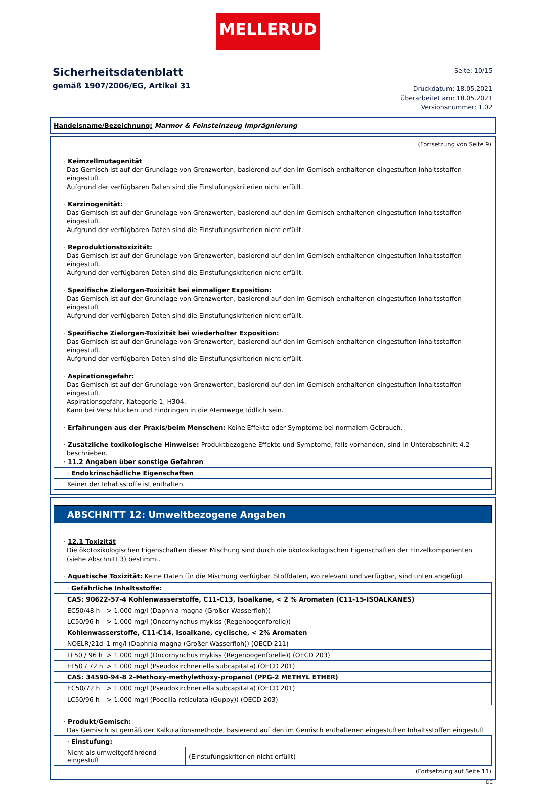MELLERUD
Sicherheitsdatenblatt
gemäß 1907/2006/EG, Artikel 31
Seite: 10/15
Druckdatum: 18.05.2021
überarbeitet am: 18.05.2021
Versionsnummer: 1.02
Handelsname/Bezeichnung: Marmor & Feinsteinzeug Imprägnierung
(Fortsetzung von Seite 9)
· Keimzellmutagenität
Das Gemisch ist auf der Grundlage von Grenzwerten, basierend auf den im Gemisch enthaltenen eingestuften Inhaltsstoffen eingestuft.
Aufgrund der verfügbaren Daten sind die Einstufungskriterien nicht erfüllt.
· Karzinogenität:
Das Gemisch ist auf der Grundlage von Grenzwerten, basierend auf den im Gemisch enthaltenen eingestuften Inhaltsstoffen eingestuft.
Aufgrund der verfügbaren Daten sind die Einstufungskriterien nicht erfüllt.
· Reproduktionstoxizität:
Das Gemisch ist auf der Grundlage von Grenzwerten, basierend auf den im Gemisch enthaltenen eingestuften Inhaltsstoffen eingestuft.
Aufgrund der verfügbaren Daten sind die Einstufungskriterien nicht erfüllt.
· Spezifische Zielorgan-Toxizität bei einmaliger Exposition:
Das Gemisch ist auf der Grundlage von Grenzwerten, basierend auf den im Gemisch enthaltenen eingestuften Inhaltsstoffen eingestuft
Aufgrund der verfügbaren Daten sind die Einstufungskriterien nicht erfüllt.
· Spezifische Zielorgan-Toxizität bei wiederholter Exposition:
Das Gemisch ist auf der Grundlage von Grenzwerten, basierend auf den im Gemisch enthaltenen eingestuften Inhaltsstoffen eingestuft.
Aufgrund der verfügbaren Daten sind die Einstufungskriterien nicht erfüllt.
· Aspirationsgefahr:
Das Gemisch ist auf der Grundlage von Grenzwerten, basierend auf den im Gemisch enthaltenen eingestuften Inhaltsstoffen eingestuft.
Aspirationsgefahr, Kategorie 1, H304.
Kann bei Verschlucken und Eindringen in die Atemwege tödlich sein.
· Erfahrungen aus der Praxis/beim Menschen: Keine Effekte oder Symptome bei normalem Gebrauch.
· Zusätzliche toxikologische Hinweise: Produktbezogene Effekte und Symptome, falls vorhanden, sind in Unterabschnitt 4.2 beschrieben.
· 11.2 Angaben über sonstige Gefahren
| · Endokrinschädliche Eigenschaften |
| Keiner der Inhaltsstoffe ist enthalten. |
ABSCHNITT 12: Umweltbezogene Angaben
· 12.1 Toxizität
Die ökotoxikologischen Eigenschaften dieser Mischung sind durch die ökotoxikologischen Eigenschaften der Einzelkomponenten (siehe Abschnitt 3) bestimmt.
· Aquatische Toxizität: Keine Daten für die Mischung verfügbar. Stoffdaten, wo relevant und verfügbar, sind unten angefügt.
| · Gefährliche Inhaltsstoffe: | |
| CAS: 90622-57-4 Kohlenwasserstoffe, C11-C13, Isoalkane, < 2 % Aromaten (C11-15-ISOALKANES) | |
| EC50/48 h | > 1.000 mg/l (Daphnia magna (Großer Wasserfloh)) |
| LC50/96 h | > 1.000 mg/l (Oncorhynchus mykiss (Regenbogenforelle)) |
| Kohlenwasserstoffe, C11-C14, Isoalkane, cyclische, < 2% Aromaten | |
| NOELR/21d | 1 mg/l (Daphnia magna (Großer Wasserfloh)) (OECD 211) |
| LL50 / 96 h | > 1.000 mg/l (Oncorhynchus mykiss (Regenbogenforelle)) (OECD 203) |
| EL50 / 72 h | > 1.000 mg/l (Pseudokirchneriella subcapitata) (OECD 201) |
| CAS: 34590-94-8 2-Methoxy-methylethoxy-propanol (PPG-2 METHYL ETHER) | |
| EC50/72 h | > 1.000 mg/l (Pseudokirchneriella subcapitata) (OECD 201) |
| LC50/96 h | > 1.000 mg/l (Poecilia reticulata (Guppy)) (OECD 203) |
· Produkt/Gemisch:
Das Gemisch ist gemäß der Kalkulationsmethode, basierend auf den im Gemisch enthaltenen eingestuften Inhaltsstoffen eingestuft
| · Einstufung: | |
| Nicht als umweltgefährdend eingestuft | (Einstufungskriterien nicht erfüllt) |
(Fortsetzung auf Seite 11)
DE